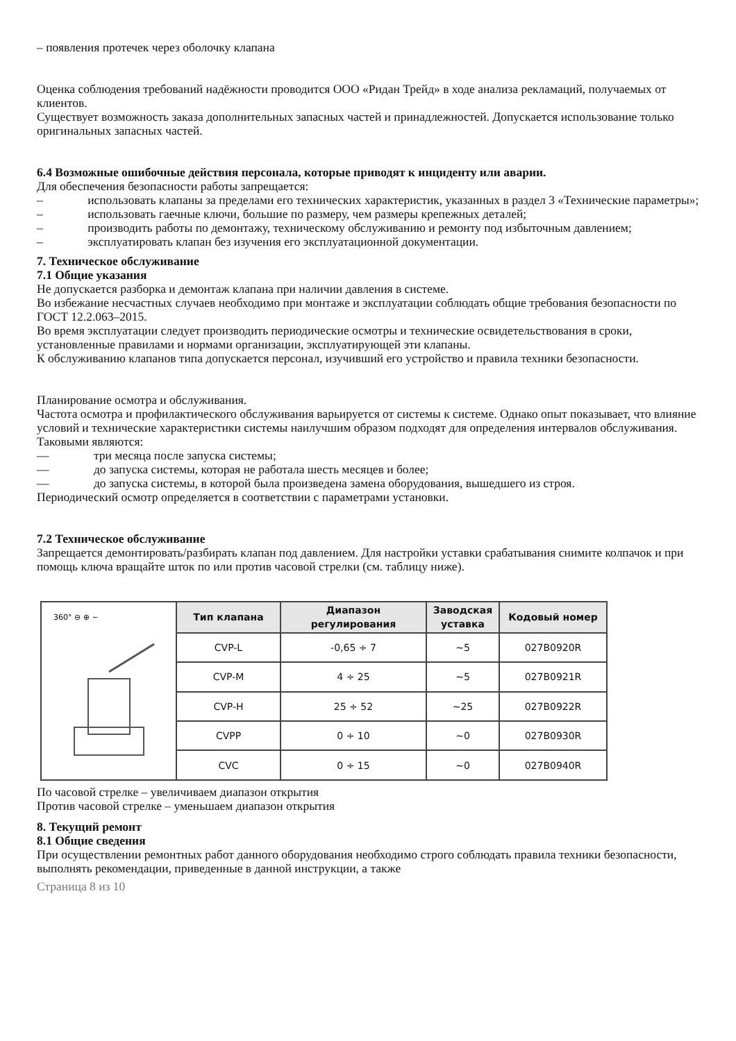– появления протечек через оболочку клапана
Оценка соблюдения требований надёжности проводится ООО «Ридан Трейд» в ходе анализа рекламаций, получаемых от клиентов.
Существует возможность заказа дополнительных запасных частей и принадлежностей. Допускается использование только оригинальных запасных частей.
6.4 Возможные ошибочные действия персонала, которые приводят к инциденту или аварии.
Для обеспечения безопасности работы запрещается:
– использовать клапаны за пределами его технических характеристик, указанных в раздел 3 «Технические параметры»;
– использовать гаечные ключи, большие по размеру, чем размеры крепежных деталей;
– производить работы по демонтажу, техническому обслуживанию и ремонту под избыточным давлением;
– эксплуатировать клапан без изучения его эксплуатационной документации.
7. Техническое обслуживание
7.1 Общие указания
Не допускается разборка и демонтаж клапана при наличии давления в системе.
Во избежание несчастных случаев необходимо при монтаже и эксплуатации соблюдать общие требования безопасности по ГОСТ 12.2.063–2015.
Во время эксплуатации следует производить периодические осмотры и технические освидетельствования в сроки, установленные правилами и нормами организации, эксплуатирующей эти клапаны.
К обслуживанию клапанов типа допускается персонал, изучивший его устройство и правила техники безопасности.
Планирование осмотра и обслуживания.
Частота осмотра и профилактического обслуживания варьируется от системы к системе. Однако опыт показывает, что влияние условий и технические характеристики системы наилучшим образом подходят для определения интервалов обслуживания.
Таковыми являются:
— три месяца после запуска системы;
— до запуска системы, которая не работала шесть месяцев и более;
— до запуска системы, в которой была произведена замена оборудования, вышедшего из строя.
Периодический осмотр определяется в соответствии с параметрами установки.
7.2 Техническое обслуживание
Запрещается демонтировать/разбирать клапан под давлением. Для настройки уставки срабатывания снимите колпачок и при помощь ключа вращайте шток по или против часовой стрелки (см. таблицу ниже).
| 360° ⊖ ⊕ ~ | Тип клапана | Диапазон регулирования | Заводская уставка | Кодовый номер |
| | CVP-L | -0,65 ÷ 7 | ~5 | 027B0920R |
| | CVP-M | 4 ÷ 25 | ~5 | 027B0921R |
| | CVP-H | 25 ÷ 52 | ~25 | 027B0922R |
| | CVPP | 0 ÷ 10 | ~0 | 027B0930R |
| | CVC | 0 ÷ 15 | ~0 | 027B0940R |
По часовой стрелке – увеличиваем диапазон открытия
Против часовой стрелке – уменьшаем диапазон открытия
8. Текущий ремонт
8.1 Общие сведения
При осуществлении ремонтных работ данного оборудования необходимо строго соблюдать правила техники безопасности, выполнять рекомендации, приведенные в данной инструкции, а также
Страница 8 из 10